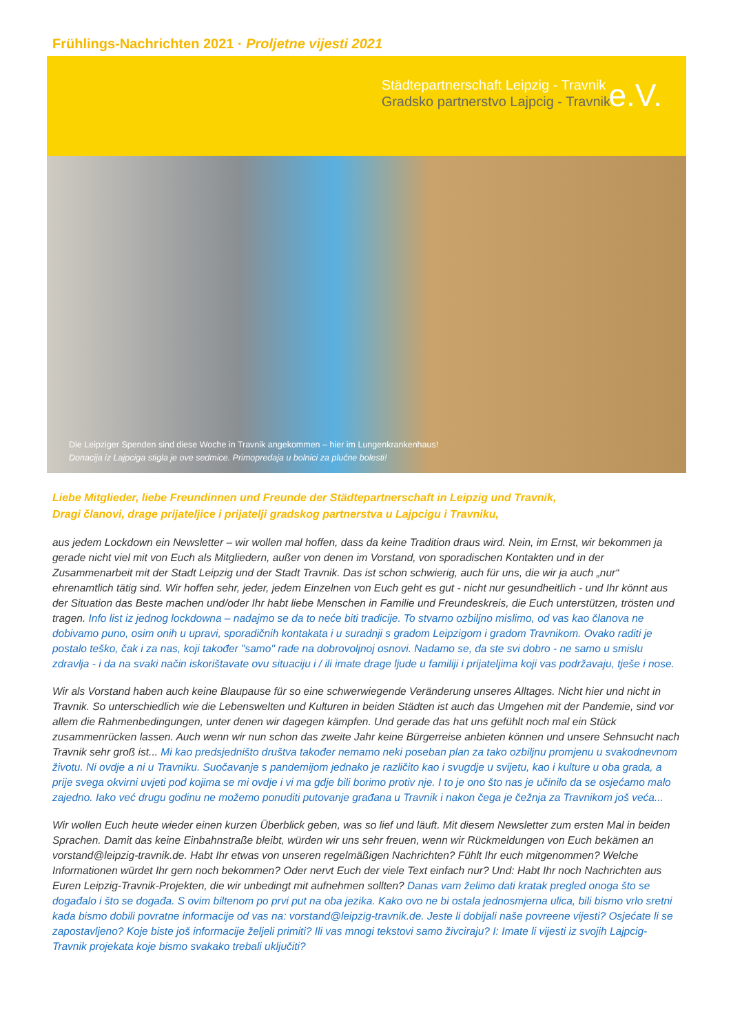Frühlings-Nachrichten 2021 · Proljetne vijesti 2021
Städtepartnerschaft Leipzig - Travnik
Gradsko partnerstvo Lajpcig - Travnik
e.V.
Die Leipziger Spenden sind diese Woche in Travnik angekommen – hier im Lungenkrankenhaus!
Donacija iz Lajpciga stigla je ove sedmice. Primopredaja u bolnici za plućne bolesti!
Liebe Mitglieder, liebe Freundinnen und Freunde der Städtepartnerschaft in Leipzig und Travnik,
Dragi članovi, drage prijateljice i prijatelji gradskog partnerstva u Lajpcigu i Travniku,
aus jedem Lockdown ein Newsletter – wir wollen mal hoffen, dass da keine Tradition draus wird. Nein, im Ernst, wir bekommen ja gerade nicht viel mit von Euch als Mitgliedern, außer von denen im Vorstand, von sporadischen Kontakten und in der Zusammenarbeit mit der Stadt Leipzig und der Stadt Travnik. Das ist schon schwierig, auch für uns, die wir ja auch „nur“ ehrenamtlich tätig sind. Wir hoffen sehr, jeder, jedem Einzelnen von Euch geht es gut - nicht nur gesundheitlich - und Ihr könnt aus der Situation das Beste machen und/oder Ihr habt liebe Menschen in Familie und Freundeskreis, die Euch unterstützen, trösten und tragen. Info list iz jednog lockdowna – nadajmo se da to neće biti tradicije. To stvarno ozbiljno mislimo, od vas kao članova ne dobivamo puno, osim onih u upravi, sporadičnih kontakata i u suradnji s gradom Leipzigom i gradom Travnikom. Ovako raditi je postalo teško, čak i za nas, koji također "samo" rade na dobrovoljnoj osnovi. Nadamo se, da ste svi dobro - ne samo u smislu zdravlja - i da na svaki način iskorištavate ovu situaciju i / ili imate drage ljude u familiji i prijateljima koji vas podržavaju, tješe i nose.
Wir als Vorstand haben auch keine Blaupause für so eine schwerwiegende Veränderung unseres Alltages. Nicht hier und nicht in Travnik. So unterschiedlich wie die Lebenswelten und Kulturen in beiden Städten ist auch das Umgehen mit der Pandemie, sind vor allem die Rahmenbedingungen, unter denen wir dagegen kämpfen. Und gerade das hat uns gefühlt noch mal ein Stück zusammenrücken lassen. Auch wenn wir nun schon das zweite Jahr keine Bürgerreise anbieten können und unsere Sehnsucht nach Travnik sehr groß ist... Mi kao predsjedništo društva također nemamo neki poseban plan za tako ozbiljnu promjenu u svakodnevnom životu. Ni ovdje a ni u Travniku. Suočavanje s pandemijom jednako je različito kao i svugdje u svijetu, kao i kulture u oba grada, a prije svega okvirni uvjeti pod kojima se mi ovdje i vi ma gdje bili borimo protiv nje. I to je ono što nas je učinilo da se osjećamo malo zajedno. Iako već drugu godinu ne možemo ponuditi putovanje građana u Travnik i nakon čega je čežnja za Travnikom još veća...
Wir wollen Euch heute wieder einen kurzen Überblick geben, was so lief und läuft. Mit diesem Newsletter zum ersten Mal in beiden Sprachen. Damit das keine Einbahnstraße bleibt, würden wir uns sehr freuen, wenn wir Rückmeldungen von Euch bekämen an vorstand@leipzig-travnik.de. Habt Ihr etwas von unseren regelmäßigen Nachrichten? Fühlt Ihr euch mitgenommen? Welche Informationen würdet Ihr gern noch bekommen? Oder nervt Euch der viele Text einfach nur? Und: Habt Ihr noch Nachrichten aus Euren Leipzig-Travnik-Projekten, die wir unbedingt mit aufnehmen sollten? Danas vam želimo dati kratak pregled onoga što se događalo i što se događa. S ovim biltenom po prvi put na oba jezika. Kako ovo ne bi ostala jednosmjerna ulica, bili bismo vrlo sretni kada bismo dobili povratne informacije od vas na: vorstand@leipzig-travnik.de. Jeste li dobijali naše povreene vijesti? Osjećate li se zapostavljeno? Koje biste još informacije željeli primiti? Ili vas mnogi tekstovi samo živciraju? I: Imate li vijesti iz svojih Lajpcig-Travnik projekata koje bismo svakako trebali uključiti?